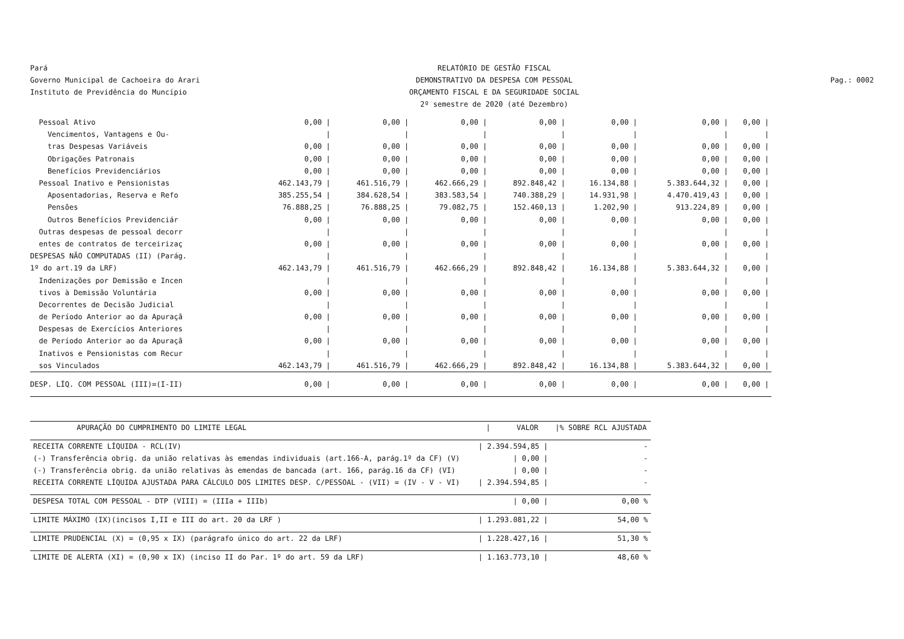Pará
Governo Municipal de Cachoeira do Arari
Instituto de Previdência do Muncípio
RELATÓRIO DE GESTÃO FISCAL
DEMONSTRATIVO DA DESPESA COM PESSOAL
ORÇAMENTO FISCAL E DA SEGURIDADE SOCIAL
2º semestre de 2020 (até Dezembro)
Pag.: 0002
| Pessoal Ativo | 0,00 / | 0,00 / | 0,00 / | 0,00 / | 0,00 / | 0,00 / | 0,00 / |
| Vencimentos, Vantagens e Ou- | / | / | / | / | / | / | / |
| tras Despesas Variáveis | 0,00 / | 0,00 / | 0,00 / | 0,00 / | 0,00 / | 0,00 / | 0,00 / |
| Obrigações Patronais | 0,00 / | 0,00 / | 0,00 / | 0,00 / | 0,00 / | 0,00 / | 0,00 / |
| Benefícios Previdenciários | 0,00 / | 0,00 / | 0,00 / | 0,00 / | 0,00 / | 0,00 / | 0,00 / |
| Pessoal Inativo e Pensionistas | 462.143,79 / | 461.516,79 / | 462.666,29 / | 892.848,42 / | 16.134,88 / | 5.383.644,32 / | 0,00 / |
| Aposentadorias, Reserva e Refo | 385.255,54 / | 384.628,54 / | 383.583,54 / | 740.388,29 / | 14.931,98 / | 4.470.419,43 / | 0,00 / |
| Pensões | 76.888,25 / | 76.888,25 / | 79.082,75 / | 152.460,13 / | 1.202,90 / | 913.224,89 / | 0,00 / |
| Outros Benefícios Previdenciár | 0,00 / | 0,00 / | 0,00 / | 0,00 / | 0,00 / | 0,00 / | 0,00 / |
| Outras despesas de pessoal decorr | / | / | / | / | / | / | / |
| entes de contratos de terceirizaç | 0,00 / | 0,00 / | 0,00 / | 0,00 / | 0,00 / | 0,00 / | 0,00 / |
| DESPESAS NÃO COMPUTADAS (II) (Parág. | / | / | / | / | / | / | / |
| 1º do art.19 da LRF) | 462.143,79 / | 461.516,79 / | 462.666,29 / | 892.848,42 / | 16.134,88 / | 5.383.644,32 / | 0,00 / |
| Indenizações por Demissão e Incen | / | / | / | / | / | / | / |
| tivos à Demissão Voluntária | 0,00 / | 0,00 / | 0,00 / | 0,00 / | 0,00 / | 0,00 / | 0,00 / |
| Decorrentes de Decisão Judicial | / | / | / | / | / | / | / |
| de Período Anterior ao da Apuraçã | 0,00 / | 0,00 / | 0,00 / | 0,00 / | 0,00 / | 0,00 / | 0,00 / |
| Despesas de Exercícios Anteriores | / | / | / | / | / | / | / |
| de Período Anterior ao da Apuraçã | 0,00 / | 0,00 / | 0,00 / | 0,00 / | 0,00 / | 0,00 / | 0,00 / |
| Inativos e Pensionistas com Recur | / | / | / | / | / | / | / |
| sos Vinculados | 462.143,79 / | 461.516,79 / | 462.666,29 / | 892.848,42 / | 16.134,88 / | 5.383.644,32 / | 0,00 / |
| DESP. LÍQ. COM PESSOAL (III)=(I-II) | 0,00 / | 0,00 / | 0,00 / | 0,00 / | 0,00 / | 0,00 / | 0,00 / |
| APURAÇÃO DO CUMPRIMENTO DO LIMITE LEGAL | / VALOR | /% SOBRE RCL AJUSTADA |
| --- | --- | --- |
| RECEITA CORRENTE LÍQUIDA - RCL(IV) | / 2.394.594,85 / | - |
| (-) Transferência obrig. da união relativas às emendas individuais (art.166-A, parág.1º da CF) (V) | / 0,00 / | - |
| (-) Transferência obrig. da união relativas às emendas de bancada (art. 166, parág.16 da CF) (VI) | / 0,00 / | - |
| RECEITA CORRENTE LÍQUIDA AJUSTADA PARA CÁLCULO DOS LIMITES DESP. C/PESSOAL - (VII) = (IV - V - VI) | / 2.394.594,85 / | - |
| DESPESA TOTAL COM PESSOAL - DTP (VIII) = (IIIa + IIIb) | / 0,00 / | 0,00 % |
| LIMITE MÁXIMO (IX)(incisos I,II e III do art. 20 da LRF ) | / 1.293.081,22 / | 54,00 % |
| LIMITE PRUDENCIAL (X) = (0,95 x IX) (parágrafo único do art. 22 da LRF) | / 1.228.427,16 / | 51,30 % |
| LIMITE DE ALERTA (XI) = (0,90 x IX) (inciso II do Par. 1º do art. 59 da LRF) | / 1.163.773,10 / | 48,60 % |